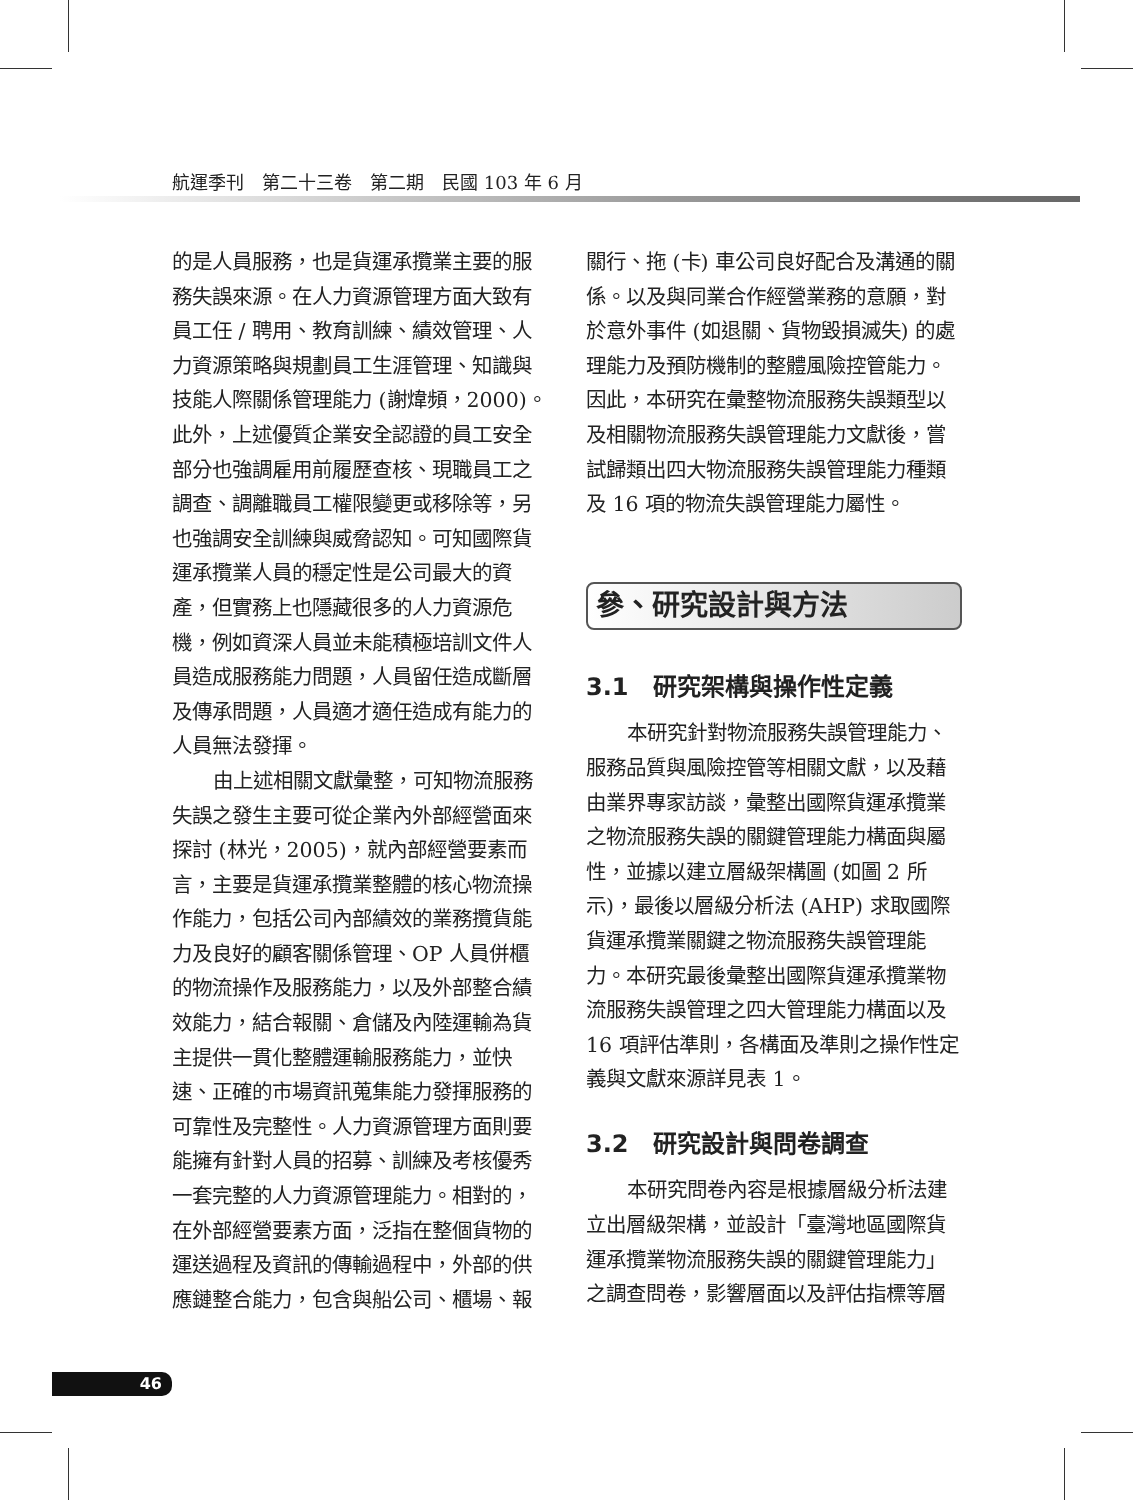航運季刊　第二十三卷　第二期　民國 103 年 6 月
的是人員服務，也是貨運承攬業主要的服務失誤來源。在人力資源管理方面大致有員工任 / 聘用、教育訓練、績效管理、人力資源策略與規劃員工生涯管理、知識與技能人際關係管理能力 (謝煒頻，2000)。此外，上述優質企業安全認證的員工安全部分也強調雇用前履歷查核、現職員工之調查、調離職員工權限變更或移除等，另也強調安全訓練與威脅認知。可知國際貨運承攬業人員的穩定性是公司最大的資產，但實務上也隱藏很多的人力資源危機，例如資深人員並未能積極培訓文件人員造成服務能力問題，人員留任造成斷層及傳承問題，人員適才適任造成有能力的人員無法發揮。
由上述相關文獻彙整，可知物流服務失誤之發生主要可從企業內外部經營面來探討 (林光，2005)，就內部經營要素而言，主要是貨運承攬業整體的核心物流操作能力，包括公司內部績效的業務攬貨能力及良好的顧客關係管理、OP 人員併櫃的物流操作及服務能力，以及外部整合績效能力，結合報關、倉儲及內陸運輸為貨主提供一貫化整體運輸服務能力，並快速、正確的市場資訊蒐集能力發揮服務的可靠性及完整性。人力資源管理方面則要能擁有針對人員的招募、訓練及考核優秀一套完整的人力資源管理能力。相對的，在外部經營要素方面，泛指在整個貨物的運送過程及資訊的傳輸過程中，外部的供應鏈整合能力，包含與船公司、櫃場、報
關行、拖 (卡) 車公司良好配合及溝通的關係。以及與同業合作經營業務的意願，對於意外事件 (如退關、貨物毀損滅失) 的處理能力及預防機制的整體風險控管能力。因此，本研究在彙整物流服務失誤類型以及相關物流服務失誤管理能力文獻後，嘗試歸類出四大物流服務失誤管理能力種類及 16 項的物流失誤管理能力屬性。
參、研究設計與方法
3.1　研究架構與操作性定義
本研究針對物流服務失誤管理能力、服務品質與風險控管等相關文獻，以及藉由業界專家訪談，彙整出國際貨運承攬業之物流服務失誤的關鍵管理能力構面與屬性，並據以建立層級架構圖 (如圖 2 所示)，最後以層級分析法 (AHP) 求取國際貨運承攬業關鍵之物流服務失誤管理能力。本研究最後彙整出國際貨運承攬業物流服務失誤管理之四大管理能力構面以及 16 項評估準則，各構面及準則之操作性定義與文獻來源詳見表 1。
3.2　研究設計與問卷調查
本研究問卷內容是根據層級分析法建立出層級架構，並設計「臺灣地區國際貨運承攬業物流服務失誤的關鍵管理能力」之調查問卷，影響層面以及評估指標等層
46